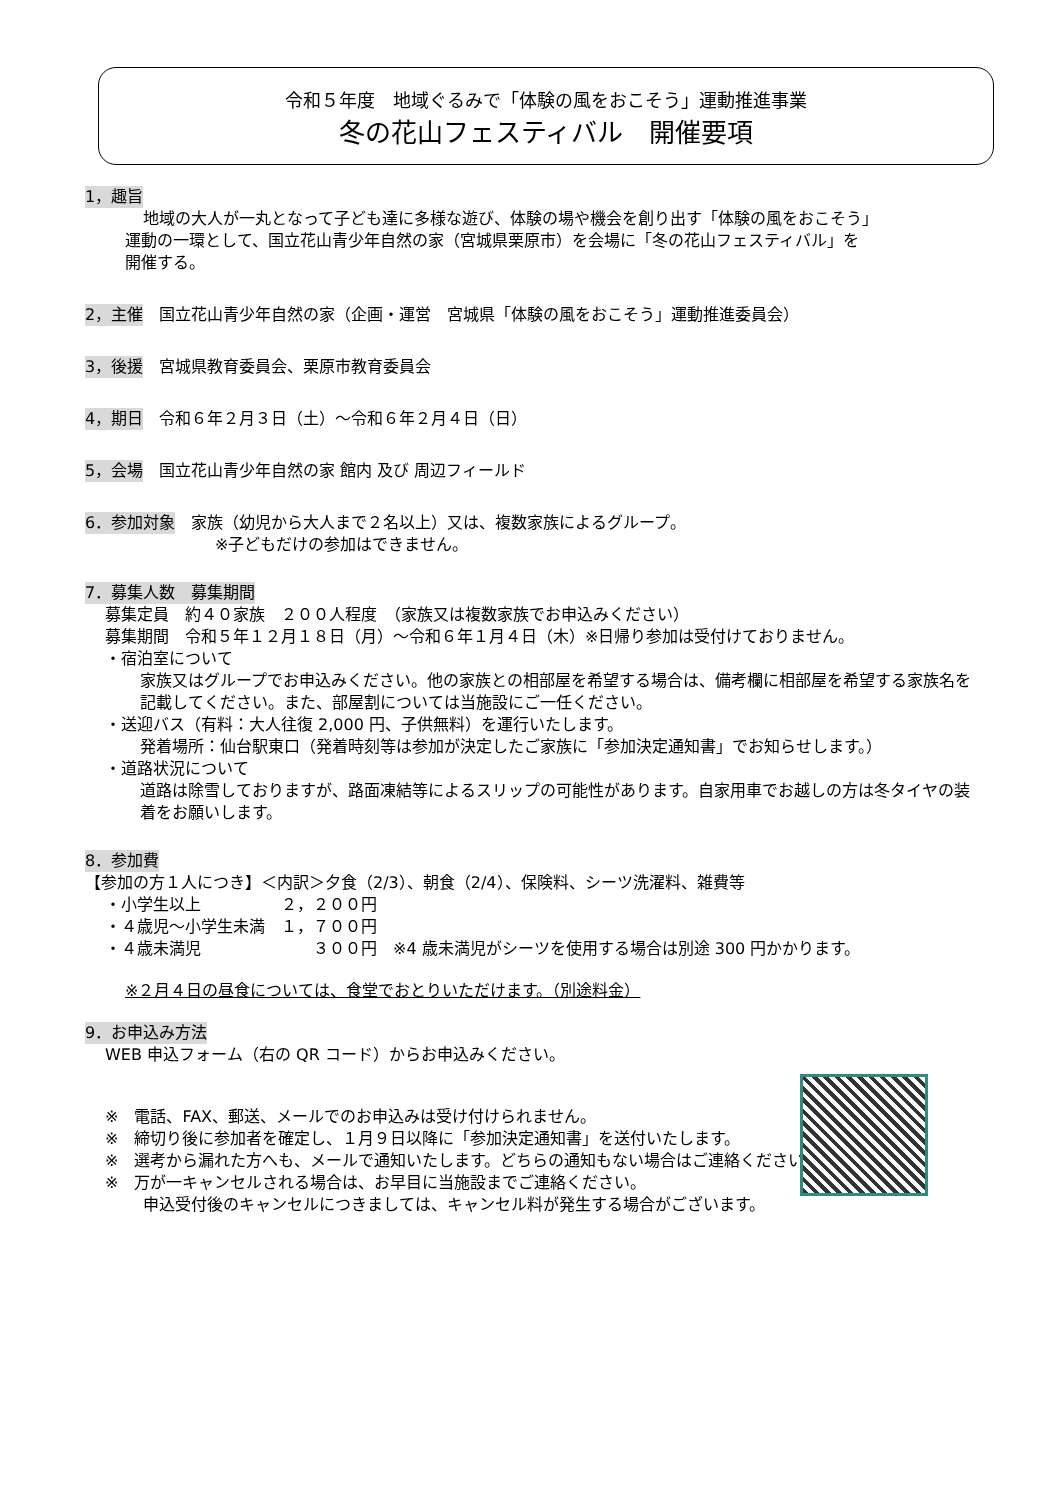令和５年度　地域ぐるみで「体験の風をおこそう」運動推進事業
冬の花山フェスティバル　開催要項
1，趣旨
地域の大人が一丸となって子ども達に多様な遊び、体験の場や機会を創り出す「体験の風をおこそう」
運動の一環として、国立花山青少年自然の家（宮城県栗原市）を会場に「冬の花山フェスティバル」を
開催する。
2，主催　国立花山青少年自然の家（企画・運営　宮城県「体験の風をおこそう」運動推進委員会）
3，後援　宮城県教育委員会、栗原市教育委員会
4，期日　令和６年２月３日（土）～令和６年２月４日（日）
5，会場　国立花山青少年自然の家 館内 及び 周辺フィールド
6．参加対象　家族（幼児から大人まで２名以上）又は、複数家族によるグループ。
※子どもだけの参加はできません。
7．募集人数　募集期間
募集定員　約４０家族　２００人程度　（家族又は複数家族でお申込みください）
募集期間　令和５年１２月１８日（月）～令和６年１月４日（木）※日帰り参加は受付けておりません。
・宿泊室について
家族又はグループでお申込みください。他の家族との相部屋を希望する場合は、備考欄に相部屋を希望する家族名を記載してください。また、部屋割については当施設にご一任ください。
・送迎バス（有料：大人往復 2,000 円、子供無料）を運行いたします。
発着場所：仙台駅東口（発着時刻等は参加が決定したご家族に「参加決定通知書」でお知らせします。）
・道路状況について
道路は除雪しておりますが、路面凍結等によるスリップの可能性があります。自家用車でお越しの方は冬タイヤの装着をお願いします。
8．参加費
【参加の方１人につき】＜内訳＞夕食（2/3）、朝食（2/4）、保険料、シーツ洗濯料、雑費等
・小学生以上　　　　　２，２００円
・４歳児～小学生未満　１，７００円
・４歳未満児　　　　　　　３００円　※4 歳未満児がシーツを使用する場合は別途 300 円かかります。
※２月４日の昼食については、食堂でおとりいただけます。（別途料金）
9．お申込み方法
WEB 申込フォーム（右の QR コード）からお申込みください。
※　電話、FAX、郵送、メールでのお申込みは受け付けられません。
※　締切り後に参加者を確定し、１月９日以降に「参加決定通知書」を送付いたします。
※　選考から漏れた方へも、メールで通知いたします。どちらの通知もない場合はご連絡ください。
※　万が一キャンセルされる場合は、お早目に当施設までご連絡ください。
申込受付後のキャンセルにつきましては、キャンセル料が発生する場合がございます。